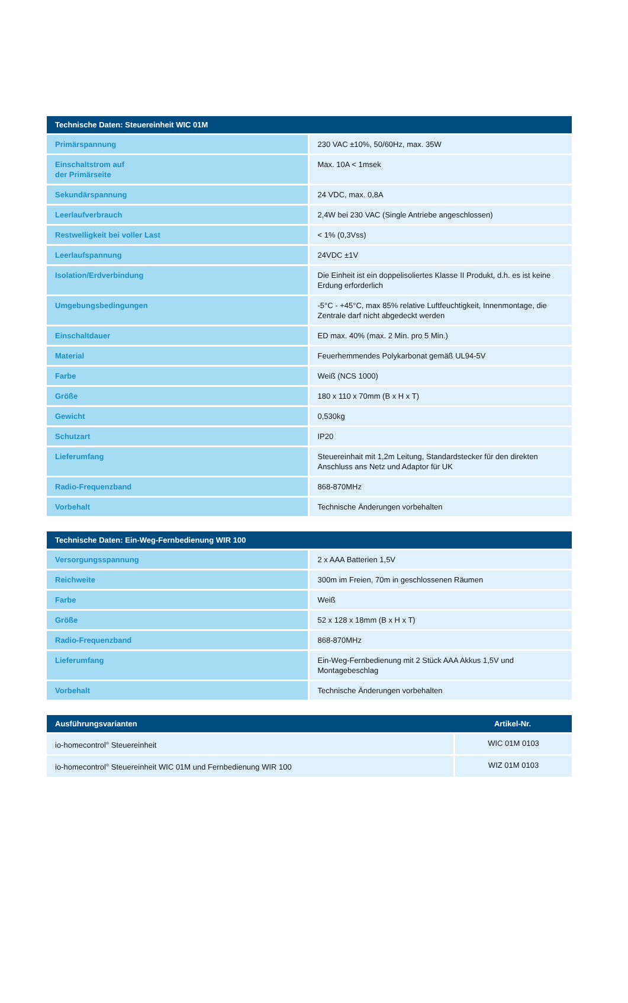| Technische Daten: Steuereinheit WIC 01M | |
| --- | --- |
| Primärspannung | 230 VAC ±10%, 50/60Hz, max. 35W |
| Einschaltstrom auf der Primärseite | Max. 10A < 1msek |
| Sekundärspannung | 24 VDC, max. 0,8A |
| Leerlaufverbrauch | 2,4W bei 230 VAC (Single Antriebe angeschlossen) |
| Restwelligkeit bei voller Last | < 1% (0,3Vss) |
| Leerlaufspannung | 24VDC ±1V |
| Isolation/Erdverbindung | Die Einheit ist ein doppelisoliertes Klasse II Produkt, d.h. es ist keine Erdung erforderlich |
| Umgebungsbedingungen | -5°C - +45°C, max 85% relative Luftfeuchtigkeit, Innenmontage, die Zentrale darf nicht abgedeckt werden |
| Einschaltdauer | ED max. 40% (max. 2 Min. pro 5 Min.) |
| Material | Feuerhemmendes Polykarbonat gemäß UL94-5V |
| Farbe | Weiß (NCS 1000) |
| Größe | 180 x 110 x 70mm (B x H x T) |
| Gewicht | 0,530kg |
| Schutzart | IP20 |
| Lieferumfang | Steuereinhait mit 1,2m Leitung, Standardstecker für den direkten Anschluss ans Netz und Adaptor für UK |
| Radio-Frequenzband | 868-870MHz |
| Vorbehalt | Technische Änderungen vorbehalten |
| Technische Daten: Ein-Weg-Fernbedienung WIR 100 | |
| --- | --- |
| Versorgungsspannung | 2 x AAA Batterien 1,5V |
| Reichweite | 300m im Freien, 70m in geschlossenen Räumen |
| Farbe | Weiß |
| Größe | 52 x 128 x 18mm (B x H x T) |
| Radio-Frequenzband | 868-870MHz |
| Lieferumfang | Ein-Weg-Fernbedienung mit 2 Stück AAA Akkus 1,5V und Montagebeschlag |
| Vorbehalt | Technische Änderungen vorbehalten |
| Ausführungsvarianten | Artikel-Nr. |
| --- | --- |
| io-homecontrol<sup>®</sup> Steuereinheit | WIC 01M 0103 |
| io-homecontrol<sup>®</sup> Steuereinheit WIC 01M und Fernbedienung WIR 100 | WIZ 01M 0103 |